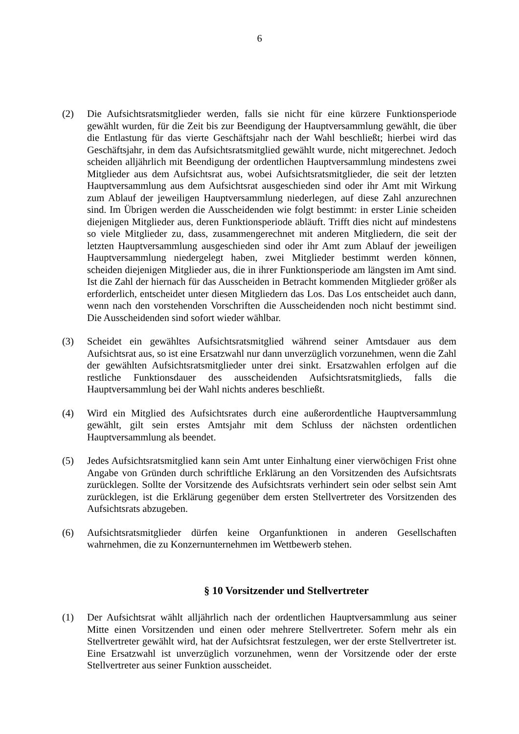6
(2) Die Aufsichtsratsmitglieder werden, falls sie nicht für eine kürzere Funktionsperiode gewählt wurden, für die Zeit bis zur Beendigung der Hauptversammlung gewählt, die über die Entlastung für das vierte Geschäftsjahr nach der Wahl beschließt; hierbei wird das Geschäftsjahr, in dem das Aufsichtsratsmitglied gewählt wurde, nicht mitgerechnet. Jedoch scheiden alljährlich mit Beendigung der ordentlichen Hauptversammlung mindestens zwei Mitglieder aus dem Aufsichtsrat aus, wobei Aufsichtsratsmitglieder, die seit der letzten Hauptversammlung aus dem Aufsichtsrat ausgeschieden sind oder ihr Amt mit Wirkung zum Ablauf der jeweiligen Hauptversammlung niederlegen, auf diese Zahl anzurechnen sind. Im Übrigen werden die Ausscheidenden wie folgt bestimmt: in erster Linie scheiden diejenigen Mitglieder aus, deren Funktionsperiode abläuft. Trifft dies nicht auf mindestens so viele Mitglieder zu, dass, zusammengerechnet mit anderen Mitgliedern, die seit der letzten Hauptversammlung ausgeschieden sind oder ihr Amt zum Ablauf der jeweiligen Hauptversammlung niedergelegt haben, zwei Mitglieder bestimmt werden können, scheiden diejenigen Mitglieder aus, die in ihrer Funktionsperiode am längsten im Amt sind. Ist die Zahl der hiernach für das Ausscheiden in Betracht kommenden Mitglieder größer als erforderlich, entscheidet unter diesen Mitgliedern das Los. Das Los entscheidet auch dann, wenn nach den vorstehenden Vorschriften die Ausscheidenden noch nicht bestimmt sind. Die Ausscheidenden sind sofort wieder wählbar.
(3) Scheidet ein gewähltes Aufsichtsratsmitglied während seiner Amtsdauer aus dem Aufsichtsrat aus, so ist eine Ersatzwahl nur dann unverzüglich vorzunehmen, wenn die Zahl der gewählten Aufsichtsratsmitglieder unter drei sinkt. Ersatzwahlen erfolgen auf die restliche Funktionsdauer des ausscheidenden Aufsichtsratsmitglieds, falls die Hauptversammlung bei der Wahl nichts anderes beschließt.
(4) Wird ein Mitglied des Aufsichtsrates durch eine außerordentliche Hauptversammlung gewählt, gilt sein erstes Amtsjahr mit dem Schluss der nächsten ordentlichen Hauptversammlung als beendet.
(5) Jedes Aufsichtsratsmitglied kann sein Amt unter Einhaltung einer vierwöchigen Frist ohne Angabe von Gründen durch schriftliche Erklärung an den Vorsitzenden des Aufsichtsrats zurücklegen. Sollte der Vorsitzende des Aufsichtsrats verhindert sein oder selbst sein Amt zurücklegen, ist die Erklärung gegenüber dem ersten Stellvertreter des Vorsitzenden des Aufsichtsrats abzugeben.
(6) Aufsichtsratsmitglieder dürfen keine Organfunktionen in anderen Gesellschaften wahrnehmen, die zu Konzernunternehmen im Wettbewerb stehen.
§ 10 Vorsitzender und Stellvertreter
(1) Der Aufsichtsrat wählt alljährlich nach der ordentlichen Hauptversammlung aus seiner Mitte einen Vorsitzenden und einen oder mehrere Stellvertreter. Sofern mehr als ein Stellvertreter gewählt wird, hat der Aufsichtsrat festzulegen, wer der erste Stellvertreter ist. Eine Ersatzwahl ist unverzüglich vorzunehmen, wenn der Vorsitzende oder der erste Stellvertreter aus seiner Funktion ausscheidet.